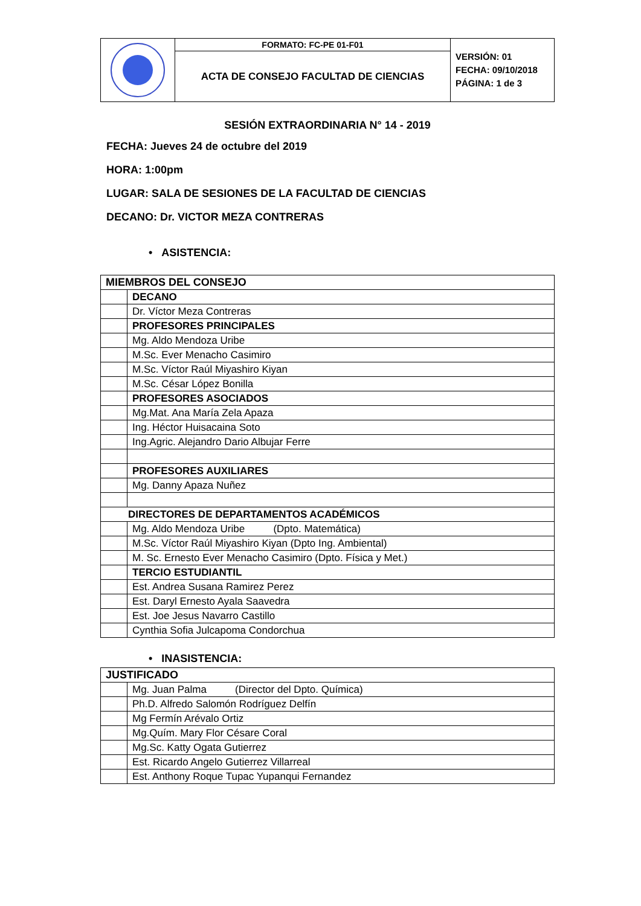| | FORMATO: FC-PE 01-F01 | VERSIÓN: 01 FECHA: 09/10/2018 PÁGINA: 1 de 3 |
| | ACTA DE CONSEJO FACULTAD DE CIENCIAS | |
SESIÓN EXTRAORDINARIA N° 14 - 2019
FECHA: Jueves 24 de octubre del 2019
HORA: 1:00pm
LUGAR: SALA DE SESIONES DE LA FACULTAD DE CIENCIAS
DECANO: Dr. VICTOR MEZA CONTRERAS
• ASISTENCIA:
| MIEMBROS DEL CONSEJO | |
| | DECANO |
| | Dr. Víctor Meza Contreras |
| | PROFESORES PRINCIPALES |
| | Mg. Aldo Mendoza Uribe |
| | M.Sc. Ever Menacho Casimiro |
| | M.Sc. Víctor Raúl Miyashiro Kiyan |
| | M.Sc. César López Bonilla |
| | PROFESORES ASOCIADOS |
| | Mg.Mat. Ana María Zela Apaza |
| | Ing. Héctor Huisacaina Soto |
| | Ing.Agric. Alejandro Dario Albujar Ferre |
| | PROFESORES AUXILIARES |
| | Mg. Danny Apaza Nuñez |
| DIRECTORES DE DEPARTAMENTOS ACADÉMICOS | |
| | Mg. Aldo Mendoza Uribe (Dpto. Matemática) |
| | M.Sc. Víctor Raúl Miyashiro Kiyan (Dpto Ing. Ambiental) |
| | M. Sc. Ernesto Ever Menacho Casimiro (Dpto. Física y Met.) |
| | TERCIO ESTUDIANTIL |
| | Est. Andrea Susana Ramirez Perez |
| | Est. Daryl Ernesto Ayala Saavedra |
| | Est. Joe Jesus Navarro Castillo |
| | Cynthia Sofia Julcapoma Condorchua |
• INASISTENCIA:
| JUSTIFICADO | |
| | Mg. Juan Palma (Director del Dpto. Química) |
| | Ph.D. Alfredo Salomón Rodríguez Delfín |
| | Mg Fermín Arévalo Ortiz |
| | Mg.Quím. Mary Flor Césare Coral |
| | Mg.Sc. Katty Ogata Gutierrez |
| | Est. Ricardo Angelo Gutierrez Villarreal |
| | Est. Anthony Roque Tupac Yupanqui Fernandez |